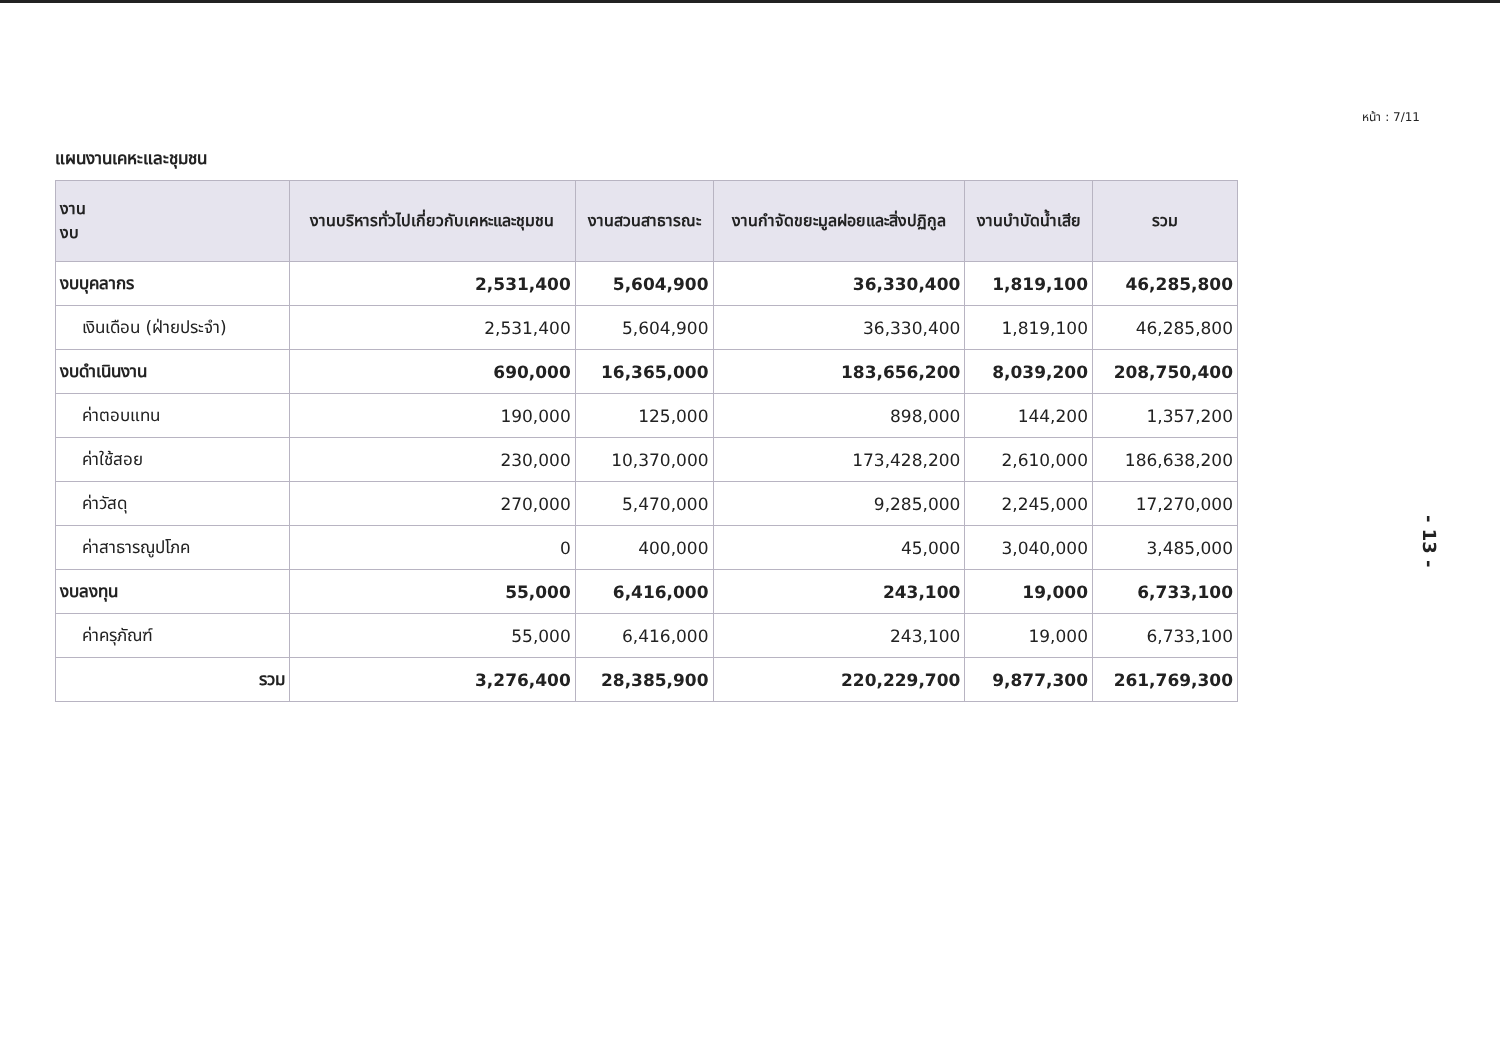หน้า : 7/11
แผนงานเคหะและชุมชน
| งาน งบ | งานบริหารทั่วไปเกี่ยวกับเคหะและชุมชน | งานสวนสาธารณะ | งานกำจัดขยะมูลฝอยและสิ่งปฏิกูล | งานบำบัดน้ำเสีย | รวม |
| --- | --- | --- | --- | --- | --- |
| งบบุคลากร | 2,531,400 | 5,604,900 | 36,330,400 | 1,819,100 | 46,285,800 |
| เงินเดือน (ฝ่ายประจำ) | 2,531,400 | 5,604,900 | 36,330,400 | 1,819,100 | 46,285,800 |
| งบดำเนินงาน | 690,000 | 16,365,000 | 183,656,200 | 8,039,200 | 208,750,400 |
| ค่าตอบแทน | 190,000 | 125,000 | 898,000 | 144,200 | 1,357,200 |
| ค่าใช้สอย | 230,000 | 10,370,000 | 173,428,200 | 2,610,000 | 186,638,200 |
| ค่าวัสดุ | 270,000 | 5,470,000 | 9,285,000 | 2,245,000 | 17,270,000 |
| ค่าสาธารณูปโภค | 0 | 400,000 | 45,000 | 3,040,000 | 3,485,000 |
| งบลงทุน | 55,000 | 6,416,000 | 243,100 | 19,000 | 6,733,100 |
| ค่าครุภัณฑ์ | 55,000 | 6,416,000 | 243,100 | 19,000 | 6,733,100 |
| รวม | 3,276,400 | 28,385,900 | 220,229,700 | 9,877,300 | 261,769,300 |
- 13 -